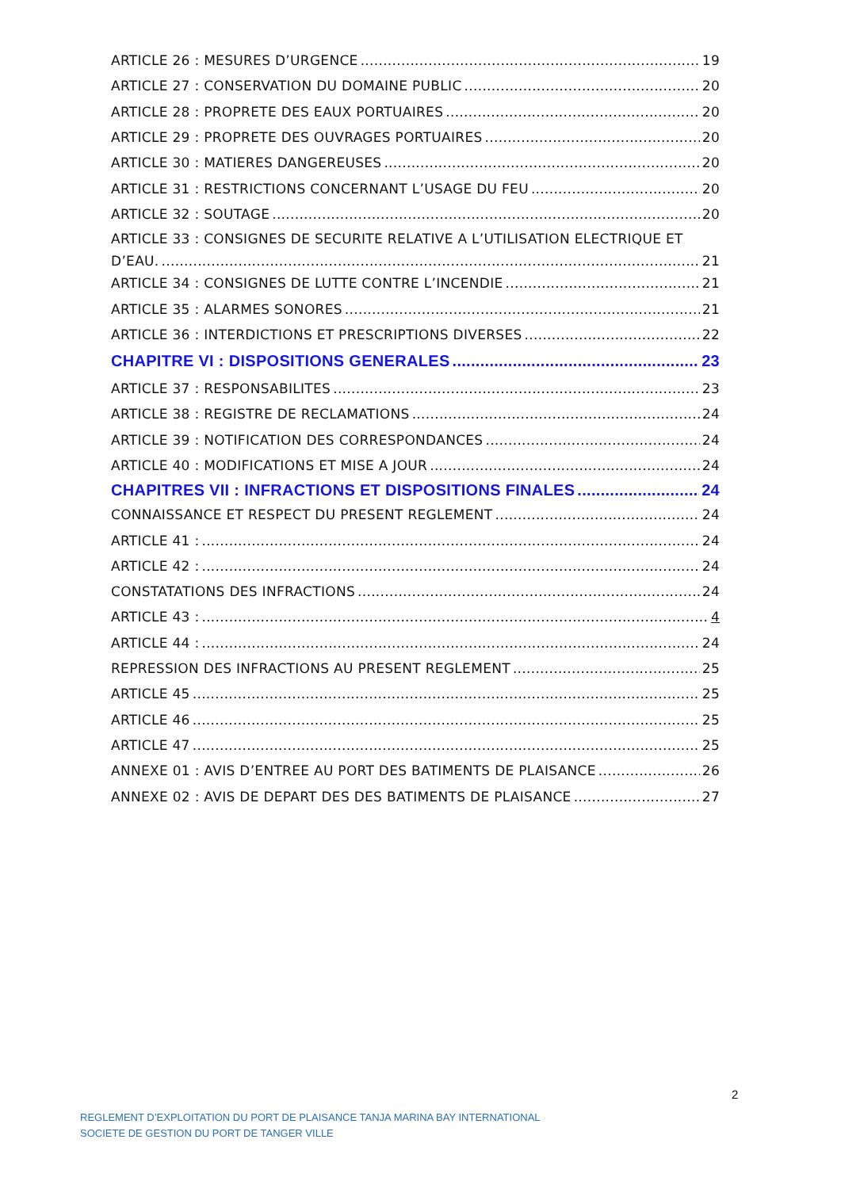ARTICLE 26 : MESURES D’URGENCE 19
ARTICLE 27 : CONSERVATION DU DOMAINE PUBLIC 20
ARTICLE 28 : PROPRETE DES EAUX PORTUAIRES 20
ARTICLE 29 : PROPRETE DES OUVRAGES PORTUAIRES 20
ARTICLE 30 : MATIERES DANGEREUSES 20
ARTICLE 31 : RESTRICTIONS CONCERNANT L’USAGE DU FEU 20
ARTICLE 32 : SOUTAGE 20
ARTICLE 33 : CONSIGNES DE SECURITE RELATIVE A L’UTILISATION ELECTRIQUE ET
D’EAU. 21
ARTICLE 34 : CONSIGNES DE LUTTE CONTRE L’INCENDIE 21
ARTICLE 35 : ALARMES SONORES 21
ARTICLE 36 : INTERDICTIONS ET PRESCRIPTIONS DIVERSES 22
CHAPITRE VI : DISPOSITIONS GENERALES 23
ARTICLE 37 : RESPONSABILITES 23
ARTICLE 38 : REGISTRE DE RECLAMATIONS 24
ARTICLE 39 : NOTIFICATION DES CORRESPONDANCES 24
ARTICLE 40 : MODIFICATIONS ET MISE A JOUR 24
CHAPITRES VII : INFRACTIONS ET DISPOSITIONS FINALES 24
CONNAISSANCE ET RESPECT DU PRESENT REGLEMENT 24
ARTICLE 41 : 24
ARTICLE 42 : 24
CONSTATATIONS DES INFRACTIONS 24
ARTICLE 43 : 4
ARTICLE 44 : 24
REPRESSION DES INFRACTIONS AU PRESENT REGLEMENT 25
ARTICLE 45 25
ARTICLE 46 25
ARTICLE 47 25
ANNEXE 01 : AVIS D’ENTREE AU PORT DES BATIMENTS DE PLAISANCE 26
ANNEXE 02 : AVIS DE DEPART DES DES BATIMENTS DE PLAISANCE 27
2
REGLEMENT D’EXPLOITATION DU PORT DE PLAISANCE TANJA MARINA BAY INTERNATIONAL
SOCIETE DE GESTION DU PORT DE TANGER VILLE